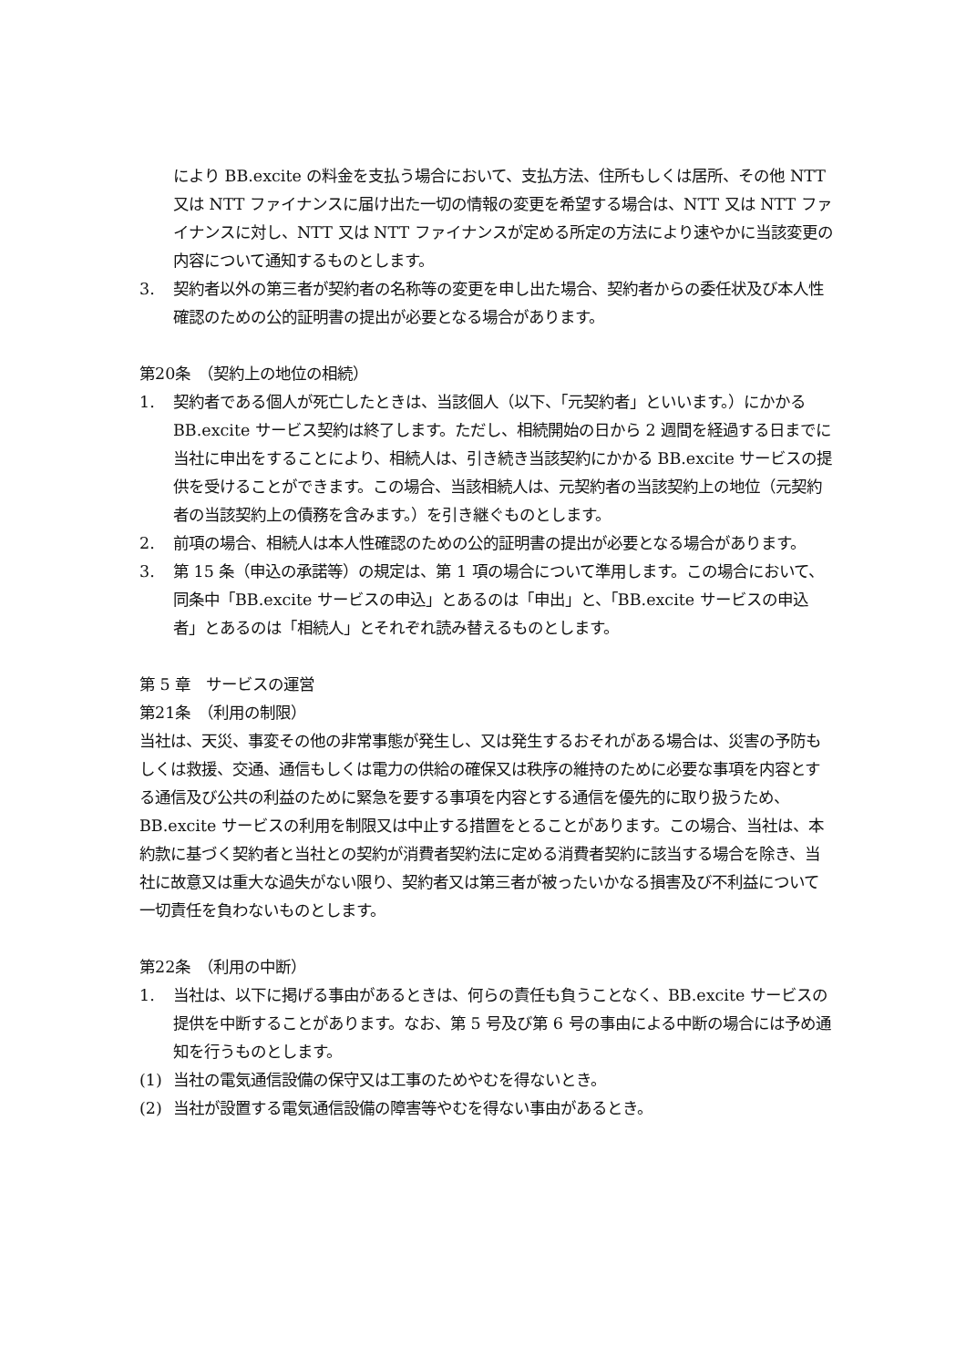により BB.excite の料金を支払う場合において、支払方法、住所もしくは居所、その他 NTT 又は NTT ファイナンスに届け出た一切の情報の変更を希望する場合は、NTT 又は NTT ファイナンスに対し、NTT 又は NTT ファイナンスが定める所定の方法により速やかに当該変更の内容について通知するものとします。
3. 契約者以外の第三者が契約者の名称等の変更を申し出た場合、契約者からの委任状及び本人性確認のための公的証明書の提出が必要となる場合があります。
第20条　（契約上の地位の相続）
1. 契約者である個人が死亡したときは、当該個人（以下、「元契約者」といいます。）にかかる BB.excite サービス契約は終了します。ただし、相続開始の日から 2 週間を経過する日までに当社に申出をすることにより、相続人は、引き続き当該契約にかかる BB.excite サービスの提供を受けることができます。この場合、当該相続人は、元契約者の当該契約上の地位（元契約者の当該契約上の債務を含みます。）を引き継ぐものとします。
2. 前項の場合、相続人は本人性確認のための公的証明書の提出が必要となる場合があります。
3. 第 15 条（申込の承諾等）の規定は、第 1 項の場合について準用します。この場合において、同条中「BB.excite サービスの申込」とあるのは「申出」と、「BB.excite サービスの申込者」とあるのは「相続人」とそれぞれ読み替えるものとします。
第 5 章　サービスの運営
第21条　（利用の制限）
当社は、天災、事変その他の非常事態が発生し、又は発生するおそれがある場合は、災害の予防もしくは救援、交通、通信もしくは電力の供給の確保又は秩序の維持のために必要な事項を内容とする通信及び公共の利益のために緊急を要する事項を内容とする通信を優先的に取り扱うため、BB.excite サービスの利用を制限又は中止する措置をとることがあります。この場合、当社は、本約款に基づく契約者と当社との契約が消費者契約法に定める消費者契約に該当する場合を除き、当社に故意又は重大な過失がない限り、契約者又は第三者が被ったいかなる損害及び不利益について一切責任を負わないものとします。
第22条　（利用の中断）
1. 当社は、以下に掲げる事由があるときは、何らの責任も負うことなく、BB.excite サービスの提供を中断することがあります。なお、第 5 号及び第 6 号の事由による中断の場合には予め通知を行うものとします。
(1) 当社の電気通信設備の保守又は工事のためやむを得ないとき。
(2) 当社が設置する電気通信設備の障害等やむを得ない事由があるとき。